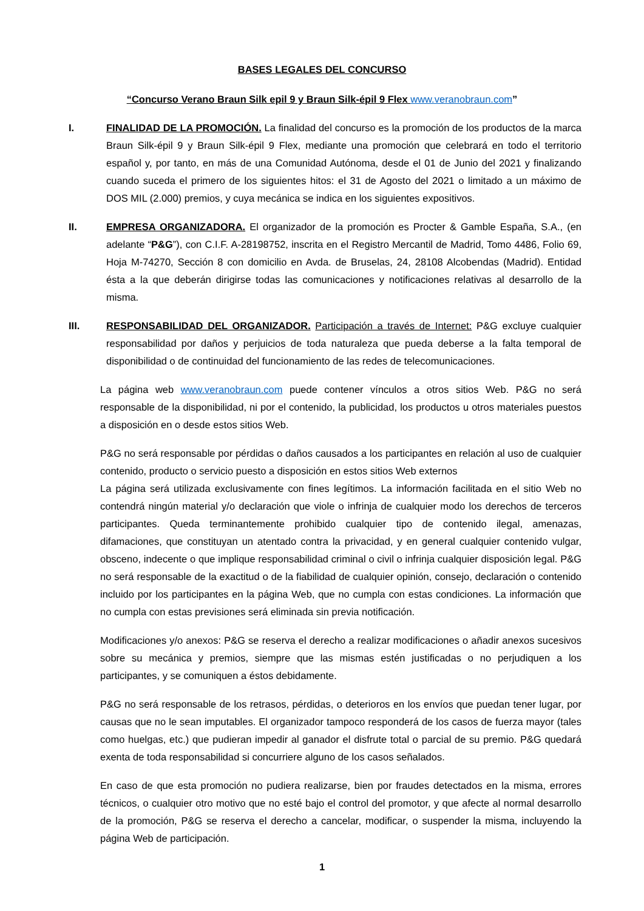BASES LEGALES DEL CONCURSO
“Concurso Verano Braun Silk epil 9 y Braun Silk-épil 9 Flex www.veranobraun.com”
I. FINALIDAD DE LA PROMOCIÓN. La finalidad del concurso es la promoción de los productos de la marca Braun Silk-épil 9 y Braun Silk-épil 9 Flex, mediante una promoción que celebrará en todo el territorio español y, por tanto, en más de una Comunidad Autónoma, desde el 01 de Junio del 2021 y finalizando cuando suceda el primero de los siguientes hitos: el 31 de Agosto del 2021 o limitado a un máximo de DOS MIL (2.000) premios, y cuya mecánica se indica en los siguientes expositivos.
II. EMPRESA ORGANIZADORA. El organizador de la promoción es Procter & Gamble España, S.A., (en adelante “P&G”), con C.I.F. A-28198752, inscrita en el Registro Mercantil de Madrid, Tomo 4486, Folio 69, Hoja M-74270, Sección 8 con domicilio en Avda. de Bruselas, 24, 28108 Alcobendas (Madrid). Entidad ésta a la que deberán dirigirse todas las comunicaciones y notificaciones relativas al desarrollo de la misma.
III. RESPONSABILIDAD DEL ORGANIZADOR. Participación a través de Internet: P&G excluye cualquier responsabilidad por daños y perjuicios de toda naturaleza que pueda deberse a la falta temporal de disponibilidad o de continuidad del funcionamiento de las redes de telecomunicaciones.
La página web www.veranobraun.com puede contener vínculos a otros sitios Web. P&G no será responsable de la disponibilidad, ni por el contenido, la publicidad, los productos u otros materiales puestos a disposición en o desde estos sitios Web.
P&G no será responsable por pérdidas o daños causados a los participantes en relación al uso de cualquier contenido, producto o servicio puesto a disposición en estos sitios Web externos
La página será utilizada exclusivamente con fines legítimos. La información facilitada en el sitio Web no contendrá ningún material y/o declaración que viole o infrinja de cualquier modo los derechos de terceros participantes. Queda terminantemente prohibido cualquier tipo de contenido ilegal, amenazas, difamaciones, que constituyan un atentado contra la privacidad, y en general cualquier contenido vulgar, obsceno, indecente o que implique responsabilidad criminal o civil o infrinja cualquier disposición legal. P&G no será responsable de la exactitud o de la fiabilidad de cualquier opinión, consejo, declaración o contenido incluido por los participantes en la página Web, que no cumpla con estas condiciones. La información que no cumpla con estas previsiones será eliminada sin previa notificación.
Modificaciones y/o anexos: P&G se reserva el derecho a realizar modificaciones o añadir anexos sucesivos sobre su mecánica y premios, siempre que las mismas estén justificadas o no perjudiquen a los participantes, y se comuniquen a éstos debidamente.
P&G no será responsable de los retrasos, pérdidas, o deterioros en los envíos que puedan tener lugar, por causas que no le sean imputables. El organizador tampoco responderá de los casos de fuerza mayor (tales como huelgas, etc.) que pudieran impedir al ganador el disfrute total o parcial de su premio. P&G quedará exenta de toda responsabilidad si concurriere alguno de los casos señalados.
En caso de que esta promoción no pudiera realizarse, bien por fraudes detectados en la misma, errores técnicos, o cualquier otro motivo que no esté bajo el control del promotor, y que afecte al normal desarrollo de la promoción, P&G se reserva el derecho a cancelar, modificar, o suspender la misma, incluyendo la página Web de participación.
1